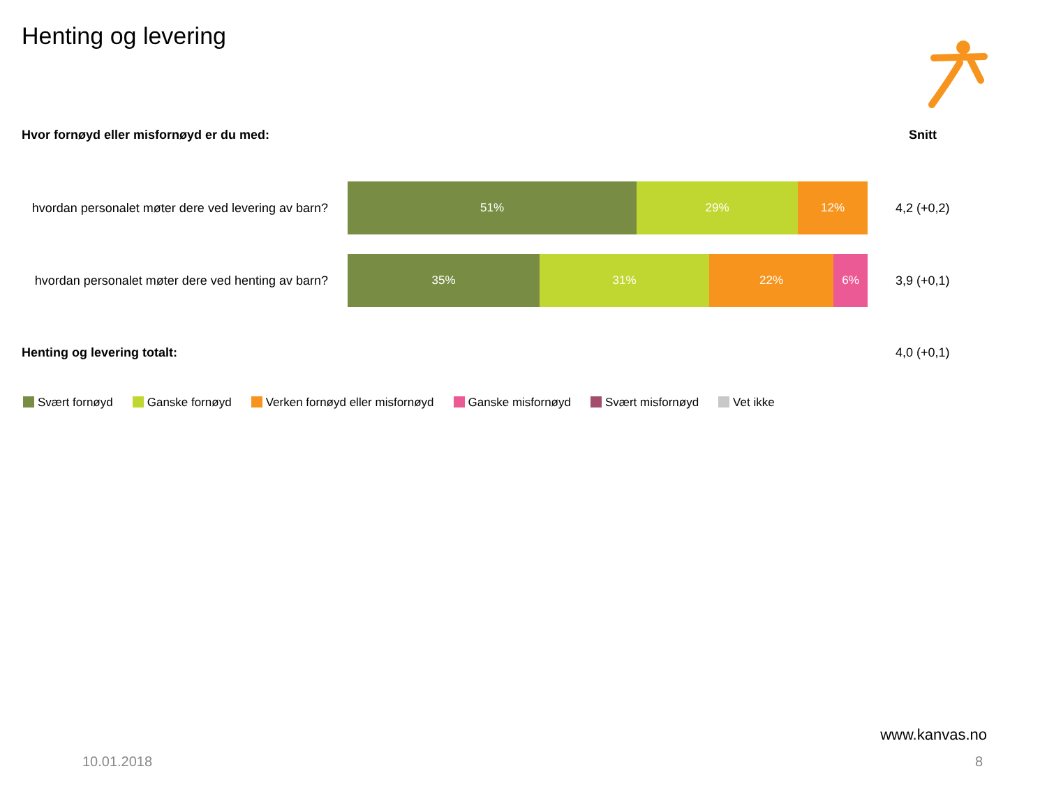Henting og levering
Hvor fornøyd eller misfornøyd er du med:
Snitt
hvordan personalet møter dere ved levering av barn?
51% 29% 12%
4,2 (+0,2)
hvordan personalet møter dere ved henting av barn?
35% 31% 22% 6%
3,9 (+0,1)
Henting og levering totalt: 4,0 (+0,1)
Svært fornøyd Ganske fornøyd Verken fornøyd eller misfornøyd
Ganske misfornøyd Svært misfornøyd Vet ikke
www.kanvas.no
10.01.2018 8